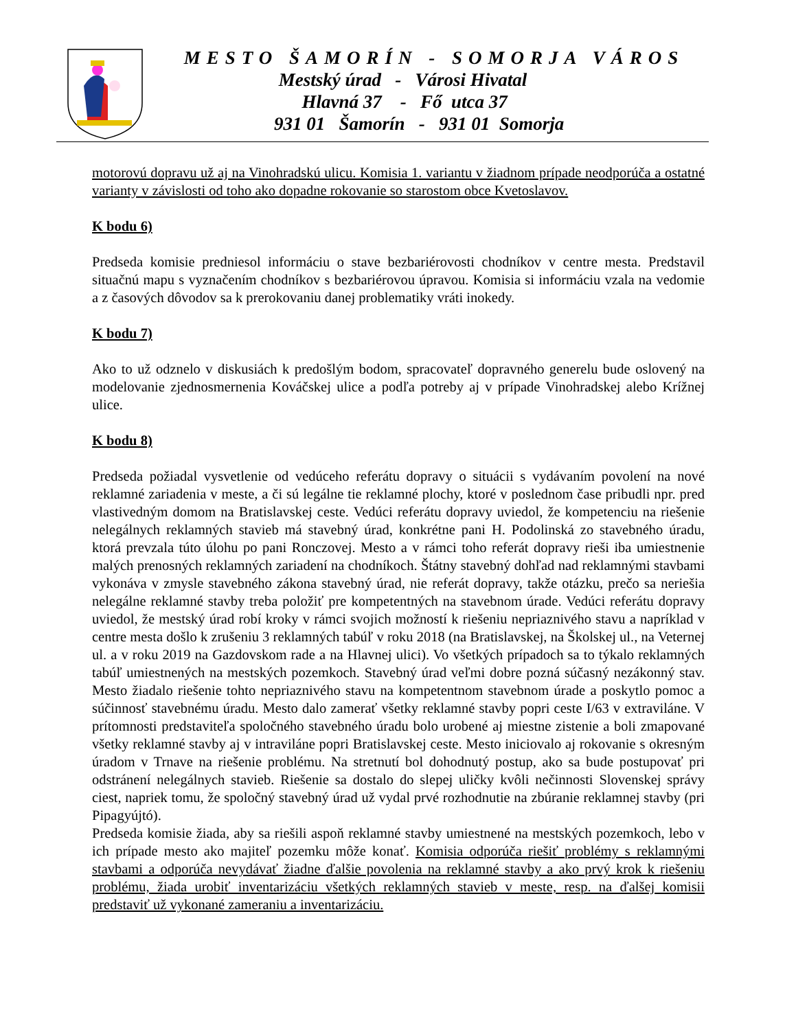MESTO ŠAMORÍN - SOMORJA VÁROS
Mestský úrad - Városi Hivatal
Hlavná 37 - Fő utca 37
931 01 Šamorín - 931 01 Somorja
motorovú dopravu už aj na Vinohradskú ulicu. Komisia 1. variantu v žiadnom prípade neodporúča a ostatné varianty v závislosti od toho ako dopadne rokovanie so starostom obce Kvetoslavov.
K bodu 6)
Predseda komisie predniesol informáciu o stave bezbariérovosti chodníkov v centre mesta. Predstavil situačnú mapu s vyznačením chodníkov s bezbariérovou úpravou. Komisia si informáciu vzala na vedomie a z časových dôvodov sa k prerokovaniu danej problematiky vráti inokedy.
K bodu 7)
Ako to už odznelo v diskusiách k predošlým bodom, spracovateľ dopravného generelu bude oslovený na modelovanie zjednosmernenia Kováčskej ulice a podľa potreby aj v prípade Vinohradskej alebo Krížnej ulice.
K bodu 8)
Predseda požiadal vysvetlenie od vedúceho referátu dopravy o situácii s vydávaním povolení na nové reklamné zariadenia v meste, a či sú legálne tie reklamné plochy, ktoré v poslednom čase pribudli npr. pred vlastivedným domom na Bratislavskej ceste. Vedúci referátu dopravy uviedol, že kompetenciu na riešenie nelegálnych reklamných stavieb má stavebný úrad, konkrétne pani H. Podolinská zo stavebného úradu, ktorá prevzala túto úlohu po pani Ronczovej. Mesto a v rámci toho referát dopravy rieši iba umiestnenie malých prenosných reklamných zariadení na chodníkoch. Štátny stavebný dohľad nad reklamnými stavbami vykonáva v zmysle stavebného zákona stavebný úrad, nie referát dopravy, takže otázku, prečo sa neriešia nelegálne reklamné stavby treba položiť pre kompetentných na stavebnom úrade. Vedúci referátu dopravy uviedol, že mestský úrad robí kroky v rámci svojich možností k riešeniu nepriaznivého stavu a napríklad v centre mesta došlo k zrušeniu 3 reklamných tabúľ v roku 2018 (na Bratislavskej, na Školskej ul., na Veternej ul. a v roku 2019 na Gazdovskom rade a na Hlavnej ulici). Vo všetkých prípadoch sa to týkalo reklamných tabúľ umiestnených na mestských pozemkoch. Stavebný úrad veľmi dobre pozná súčasný nezákonný stav. Mesto žiadalo riešenie tohto nepriaznivého stavu na kompetentnom stavebnom úrade a poskytlo pomoc a súčinnosť stavebnému úradu. Mesto dalo zamerať všetky reklamné stavby popri ceste I/63 v extraviláne. V prítomnosti predstaviteľa spoločného stavebného úradu bolo urobené aj miestne zistenie a boli zmapované všetky reklamné stavby aj v intraviláne popri Bratislavskej ceste. Mesto iniciovalo aj rokovanie s okresným úradom v Trnave na riešenie problému. Na stretnutí bol dohodnutý postup, ako sa bude postupovať pri odstránení nelegálnych stavieb. Riešenie sa dostalo do slepej uličky kvôli nečinnosti Slovenskej správy ciest, napriek tomu, že spoločný stavebný úrad už vydal prvé rozhodnutie na zbúranie reklamnej stavby (pri Pipagyújtó).
Predseda komisie žiada, aby sa riešili aspoň reklamné stavby umiestnené na mestských pozemkoch, lebo v ich prípade mesto ako majiteľ pozemku môže konať. Komisia odporúča riešiť problémy s reklamnými stavbami a odporúča nevydávať žiadne ďalšie povolenia na reklamné stavby a ako prvý krok k riešeniu problému, žiada urobiť inventarizáciu všetkých reklamných stavieb v meste, resp. na ďalšej komisii predstaviť už vykonané zameraniu a inventarizáciu.